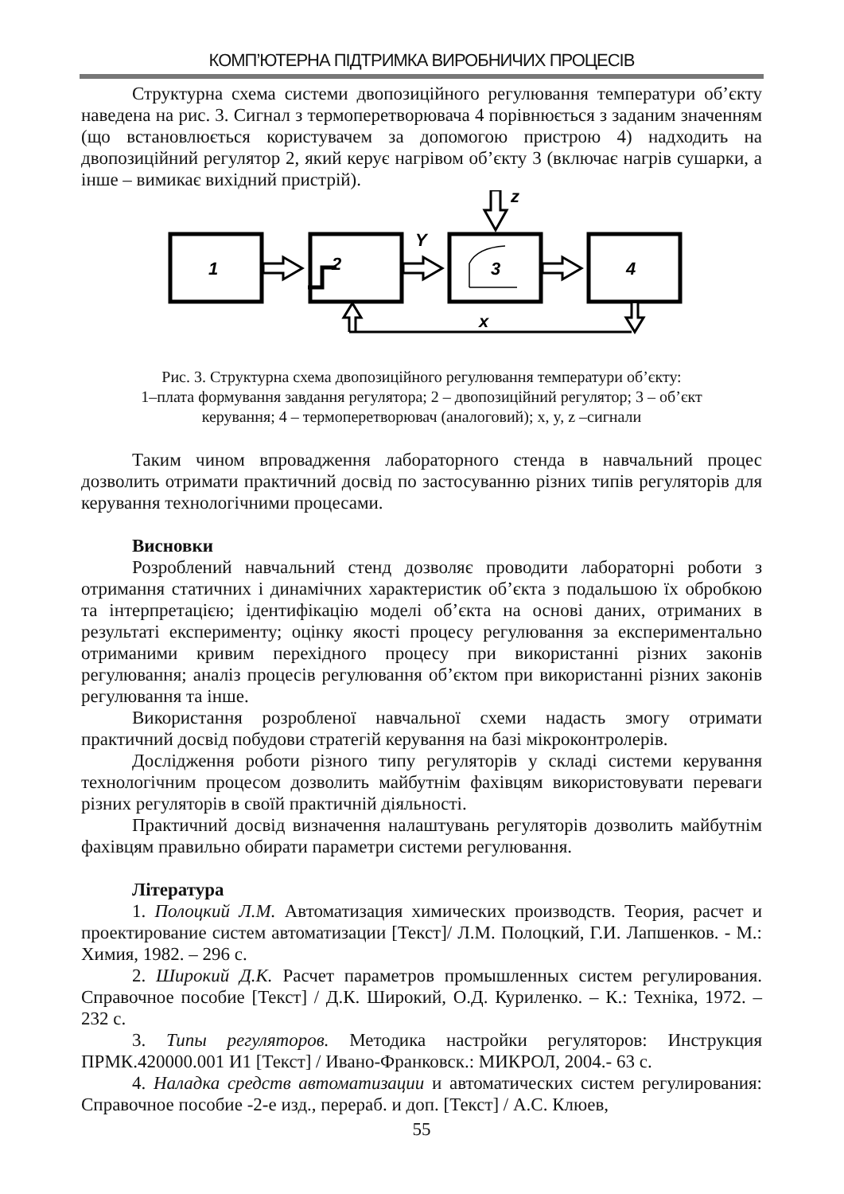КОМП’ЮТЕРНА ПІДТРИМКА ВИРОБНИЧИХ ПРОЦЕСІВ
Структурна схема системи двопозиційного регулювання температури об’єкту наведена на рис. 3. Сигнал з термоперетворювача 4 порівнюється з заданим значенням (що встановлюється користувачем за допомогою пристрою 4) надходить на двопозиційний регулятор 2, який керує нагрівом об’єкту 3 (включає нагрів сушарки, а інше – вимикає вихідний пристрій).
1
2
3
4
Y
z
x
Рис. 3. Структурна схема двопозиційного регулювання температури об’єкту:
1–плата формування завдання регулятора; 2 – двопозиційний регулятор; 3 – об’єкт
керування; 4 – термоперетворювач (аналоговий); x, y, z –сигнали
Таким чином впровадження лабораторного стенда в навчальний процес дозволить отримати практичний досвід по застосуванню різних типів регуляторів для керування технологічними процесами.
Висновки
Розроблений навчальний стенд дозволяє проводити лабораторні роботи з отримання статичних і динамічних характеристик об’єкта з подальшою їх обробкою та інтерпретацією; ідентифікацію моделі об’єкта на основі даних, отриманих в результаті експерименту; оцінку якості процесу регулювання за експериментально отриманими кривим перехідного процесу при використанні різних законів регулювання; аналіз процесів регулювання об’єктом при використанні різних законів регулювання та інше.
Використання розробленої навчальної схеми надасть змогу отримати практичний досвід побудови стратегій керування на базі мікроконтролерів.
Дослідження роботи різного типу регуляторів у складі системи керування технологічним процесом дозволить майбутнім фахівцям використовувати переваги різних регуляторів в своїй практичній діяльності.
Практичний досвід визначення налаштувань регуляторів дозволить майбутнім фахівцям правильно обирати параметри системи регулювання.
Література
1. Полоцкий Л.М. Автоматизация химических производств. Теория, расчет и проектирование систем автоматизации [Текст]/ Л.М. Полоцкий, Г.И. Лапшенков. - М.: Химия, 1982. – 296 с.
2. Широкий Д.К. Расчет параметров промышленных систем регулирования. Справочное пособие [Текст] / Д.К. Широкий, О.Д. Куриленко. – К.: Техніка, 1972. – 232 с.
3. Типы регуляторов. Методика настройки регуляторов: Инструкция ПРМК.420000.001 И1 [Текст] / Ивано-Франковск.: МИКРОЛ, 2004.- 63 с.
4. Наладка средств автоматизации и автоматических систем регулирования: Справочное пособие -2-е изд., перераб. и доп. [Текст] / А.С. Клюев,
55